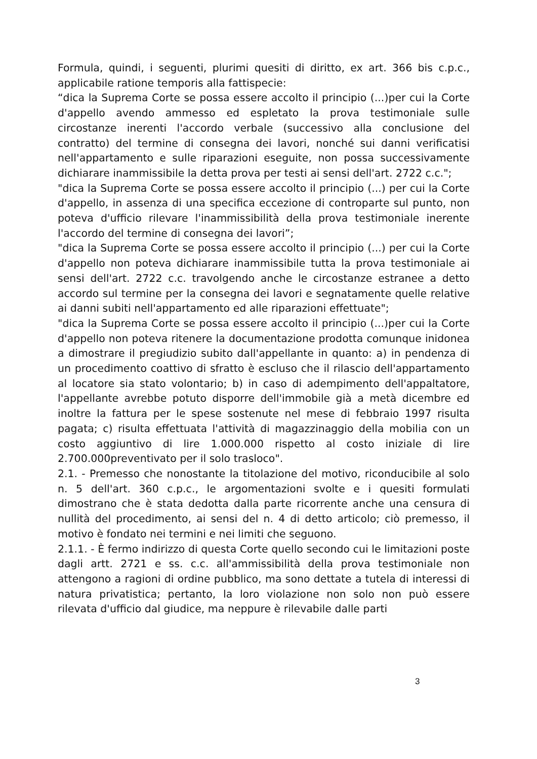Formula, quindi, i seguenti, plurimi quesiti di diritto, ex art. 366 bis c.p.c., applicabile ratione temporis alla fattispecie:
“dica la Suprema Corte se possa essere accolto il principio (...)per cui la Corte d'appello avendo ammesso ed espletato la prova testimoniale sulle circostanze inerenti l'accordo verbale (successivo alla conclusione del contratto) del termine di consegna dei lavori, nonché sui danni verificatisi nell'appartamento e sulle riparazioni eseguite, non possa successivamente dichiarare inammissibile la detta prova per testi ai sensi dell'art. 2722 c.c.";
"dica la Suprema Corte se possa essere accolto il principio (...) per cui la Corte d'appello, in assenza di una specifica eccezione di controparte sul punto, non poteva d'ufficio rilevare l'inammissibilità della prova testimoniale inerente l'accordo del termine di consegna dei lavori”;
"dica la Suprema Corte se possa essere accolto il principio (...) per cui la Corte d'appello non poteva dichiarare inammissibile tutta la prova testimoniale ai sensi dell'art. 2722 c.c. travolgendo anche le circostanze estranee a detto accordo sul termine per la consegna dei lavori e segnatamente quelle relative ai danni subiti nell'appartamento ed alle riparazioni effettuate";
"dica la Suprema Corte se possa essere accolto il principio (...)per cui la Corte d'appello non poteva ritenere la documentazione prodotta comunque inidonea a dimostrare il pregiudizio subito dall'appellante in quanto: a) in pendenza di un procedimento coattivo di sfratto è escluso che il rilascio dell'appartamento al locatore sia stato volontario; b) in caso di adempimento dell'appaltatore, l'appellante avrebbe potuto disporre dell'immobile già a metà dicembre ed inoltre la fattura per le spese sostenute nel mese di febbraio 1997 risulta pagata; c) risulta effettuata l'attività di magazzinaggio della mobilia con un costo aggiuntivo di lire 1.000.000 rispetto al costo iniziale di lire 2.700.000preventivato per il solo trasloco".
2.1. - Premesso che nonostante la titolazione del motivo, riconducibile al solo n. 5 dell'art. 360 c.p.c., le argomentazioni svolte e i quesiti formulati dimostrano che è stata dedotta dalla parte ricorrente anche una censura di nullità del procedimento, ai sensi del n. 4 di detto articolo; ciò premesso, il motivo è fondato nei termini e nei limiti che seguono.
2.1.1. - È fermo indirizzo di questa Corte quello secondo cui le limitazioni poste dagli artt. 2721 e ss. c.c. all'ammissibilità della prova testimoniale non attengono a ragioni di ordine pubblico, ma sono dettate a tutela di interessi di natura privatistica; pertanto, la loro violazione non solo non può essere rilevata d'ufficio dal giudice, ma neppure è rilevabile dalle parti
3